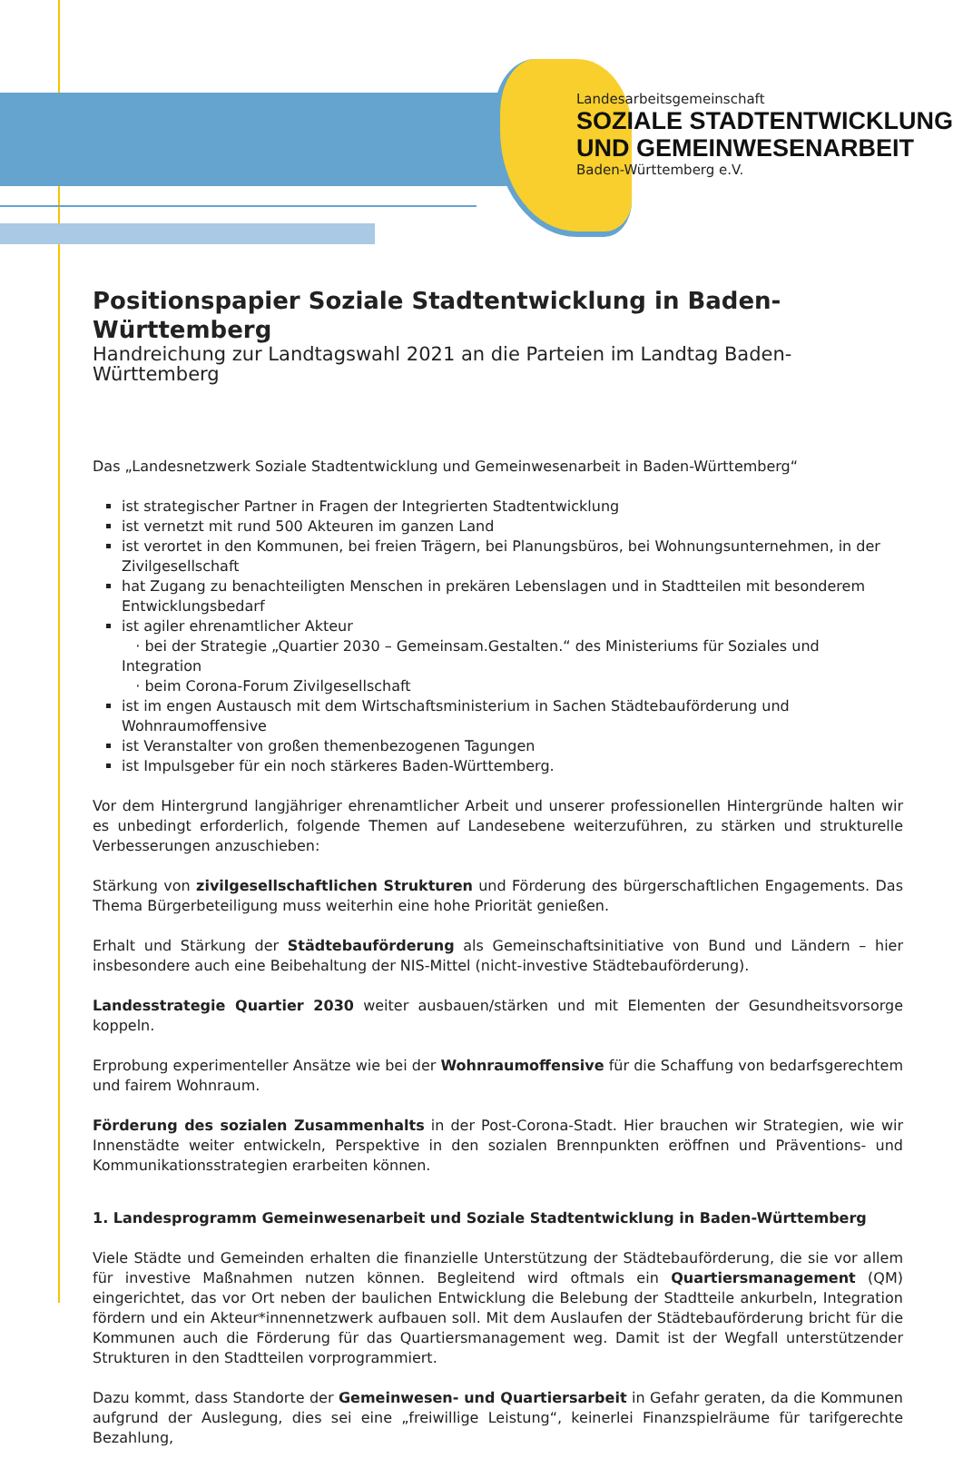Landesarbeitsgemeinschaft
SOZIALE STADTENTWICKLUNG
UND GEMEINWESENARBEIT
Baden-Württemberg e.V.
Positionspapier Soziale Stadtentwicklung in Baden-Württemberg
Handreichung zur Landtagswahl 2021 an die Parteien im Landtag Baden-Württemberg
Das „Landesnetzwerk Soziale Stadtentwicklung und Gemeinwesenarbeit in Baden-Württemberg“
ist strategischer Partner in Fragen der Integrierten Stadtentwicklung
ist vernetzt mit rund 500 Akteuren im ganzen Land
ist verortet in den Kommunen, bei freien Trägern, bei Planungsbüros, bei Wohnungsunternehmen, in der Zivilgesellschaft
hat Zugang zu benachteiligten Menschen in prekären Lebenslagen und in Stadtteilen mit besonderem Entwicklungsbedarf
ist agiler ehrenamtlicher Akteur
· bei der Strategie „Quartier 2030 – Gemeinsam.Gestalten.“ des Ministeriums für Soziales und Integration
· beim Corona-Forum Zivilgesellschaft
ist im engen Austausch mit dem Wirtschaftsministerium in Sachen Städtebauförderung und Wohnraumoffensive
ist Veranstalter von großen themenbezogenen Tagungen
ist Impulsgeber für ein noch stärkeres Baden-Württemberg.
Vor dem Hintergrund langjähriger ehrenamtlicher Arbeit und unserer professionellen Hintergründe halten wir es unbedingt erforderlich, folgende Themen auf Landesebene weiterzuführen, zu stärken und strukturelle Verbesserungen anzuschieben:
Stärkung von zivilgesellschaftlichen Strukturen und Förderung des bürgerschaftlichen Engagements. Das Thema Bürgerbeteiligung muss weiterhin eine hohe Priorität genießen.
Erhalt und Stärkung der Städtebauförderung als Gemeinschaftsinitiative von Bund und Ländern – hier insbesondere auch eine Beibehaltung der NIS-Mittel (nicht-investive Städtebauförderung).
Landesstrategie Quartier 2030 weiter ausbauen/stärken und mit Elementen der Gesundheitsvorsorge koppeln.
Erprobung experimenteller Ansätze wie bei der Wohnraumoffensive für die Schaffung von bedarfsgerechtem und fairem Wohnraum.
Förderung des sozialen Zusammenhalts in der Post-Corona-Stadt. Hier brauchen wir Strategien, wie wir Innenstädte weiter entwickeln, Perspektive in den sozialen Brennpunkten eröffnen und Präventions- und Kommunikationsstrategien erarbeiten können.
1. Landesprogramm Gemeinwesenarbeit und Soziale Stadtentwicklung in Baden-Württemberg
Viele Städte und Gemeinden erhalten die finanzielle Unterstützung der Städtebauförderung, die sie vor allem für investive Maßnahmen nutzen können. Begleitend wird oftmals ein Quartiersmanagement (QM) eingerichtet, das vor Ort neben der baulichen Entwicklung die Belebung der Stadtteile ankurbeln, Integration fördern und ein Akteur*innennetzwerk aufbauen soll. Mit dem Auslaufen der Städtebauförderung bricht für die Kommunen auch die Förderung für das Quartiersmanagement weg. Damit ist der Wegfall unterstützender Strukturen in den Stadtteilen vorprogrammiert.
Dazu kommt, dass Standorte der Gemeinwesen- und Quartiersarbeit in Gefahr geraten, da die Kommunen aufgrund der Auslegung, dies sei eine „freiwillige Leistung“, keinerlei Finanzspielräume für tarifgerechte Bezahlung,